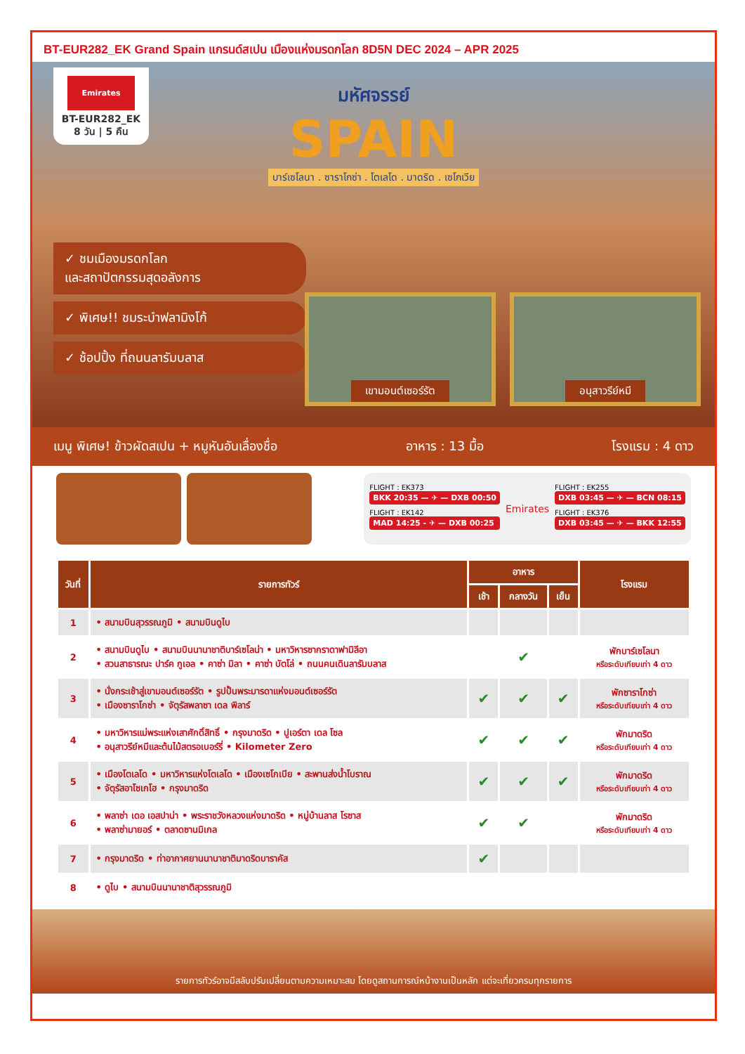BT-EUR282_EK Grand Spain แกรนด์สเปน เมืองแห่งมรดกโลก 8D5N DEC 2024 – APR 2025
Emirates
BT-EUR282_EK
8 วัน | 5 คืน
มหัศจรรย์
SPAIN
บาร์เซโลนา . ซาราโกซ่า . โตเลโด . มาดริด . เซโกเวีย
✓ ชมเมืองมรดกโลก
และสถาปัตกรรมสุดอลังการ
✓ พิเศษ!! ชมระบำฟลามิงโก้
✓ ช้อปปิ้ง ที่ถนนลารัมบลาส
เขามอนต์เซอร์รัต อนุสาวรีย์หมี
เมนู พิเศษ! ข้าวผัดสเปน + หมูหันอันเลื่องชื่อ อาหาร : 13 มื้อ โรงแรม : 4 ดาว
FLIGHT : EK373
BKK 20:35 — ✈ — DXB 00:50
FLIGHT : EK142
MAD 14:25 - ✈ — DXB 00:25
Emirates
FLIGHT : EK255
DXB 03:45 — ✈ — BCN 08:15
FLIGHT : EK376
DXB 03:45 — ✈ — BKK 12:55
| วันที่ | รายการทัวร์ | อาหาร | | | โรงแรม |
| --- | --- | --- | --- | --- | --- |
| | | เช้า | กลางวัน | เย็น | |
| 1 | • สนามบินสุวรรณภูมิ • สนามบินดูไบ | | | | |
| 2 | • สนามบินดูไบ • สนามบินนานาชาติบาร์เซโลน่า • มหาวิหารซากราดาฟามิลีอา • สวนสาธารณะ ปาร์ค กูเอล • คาซ่า มิลา • คาซ่า บัตโล่ • ถนนคนเดินลารัมบลาส | | ✔ | | พักบาร์เซโลนา หรือระดับเทียบเท่า 4 ดาว |
| 3 | • นั่งกระเช้าสู่เขามอนต์เซอร์รัต • รูปปั้นพระมารดาแห่งมอนต์เซอร์รัต • เมืองซาราโกซ่า • จัตุรัสพลาซา เดล พิลาร์ | ✔ | ✔ | ✔ | พักซาราโกซ่า หรือระดับเทียบเท่า 4 ดาว |
| 4 | • มหาวิหารแม่พระแห่งเสาศักดิ์สิทธิ์ • กรุงมาดริด • ปูเอร์ตา เดล โซล • อนุสาวรีย์หมีและต้นไม้สตรอเบอร์รี่ • Kilometer Zero | ✔ | ✔ | ✔ | พักมาดริด หรือระดับเทียบเท่า 4 ดาว |
| 5 | • เมืองโตเลโด • มหาวิหารแห่งโตเลโด • เมืองเซโกเบีย • สะพานส่งน้ำโบราณ • จัตุรัสอาโซเกโฮ • กรุงมาดริด | ✔ | ✔ | ✔ | พักมาดริด หรือระดับเทียบเท่า 4 ดาว |
| 6 | • พลาซ่า เดอ เอสปาน่า • พระราชวังหลวงแห่งมาดริด • หมู่บ้านลาส โรซาส • พลาซ่ามายอร์ • ตลาดซานมิเกล | ✔ | ✔ | | พักมาดริด หรือระดับเทียบเท่า 4 ดาว |
| 7 | • กรุงมาดริด • ท่าอากาศยานนานาชาติมาดริดบาราคัส | ✔ | | | |
| 8 | • ดูไบ • สนามบินนานาชาติสุวรรณภูมิ | | | | |
รายการทัวร์อาจมีสลับปรับเปลี่ยนตามความเหมาะสม โดยดูสถานการณ์หน้างานเป็นหลัก แต่จะเที่ยวครบทุกรายการ